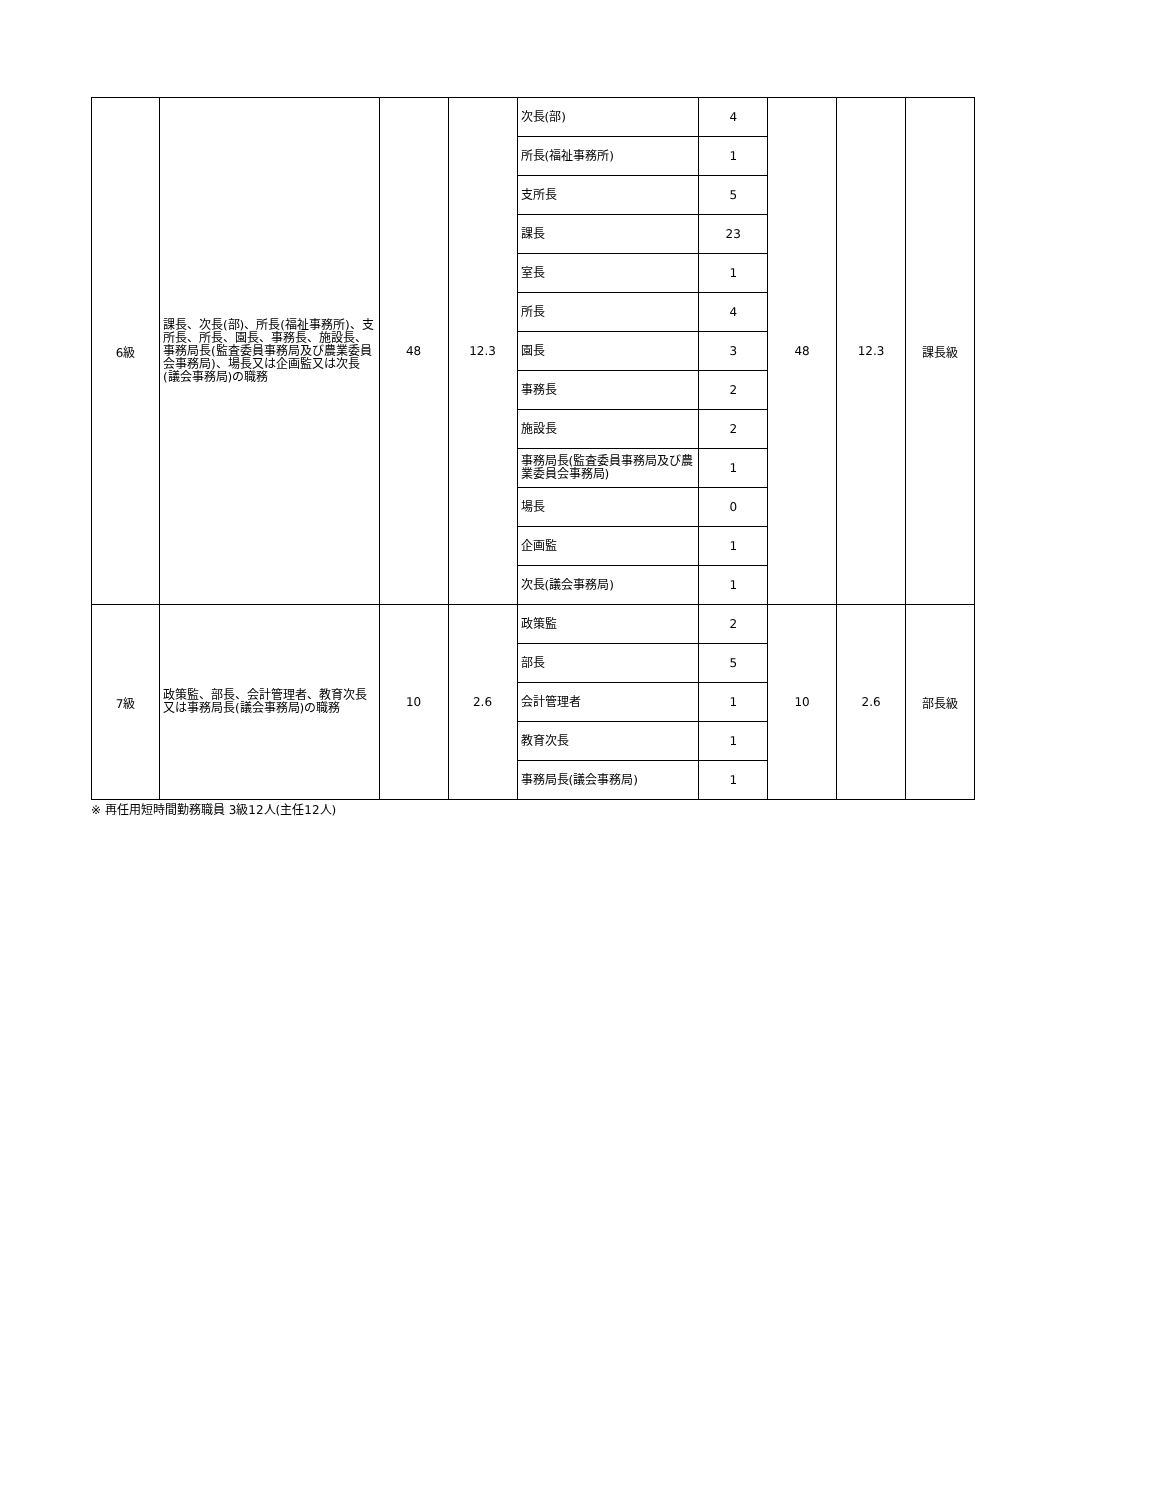| 6級 | 課長、次長(部)、所長(福祉事務所)、支所長、所長、園長、事務長、施設長、事務局長(監査委員事務局及び農業委員会事務局)、場長又は企画監又は次長(議会事務局)の職務 | 48 | 12.3 | 次長(部) | 4 | 48 | 12.3 | 課長級 |
| | | | | 所長(福祉事務所) | 1 | | | |
| | | | | 支所長 | 5 | | | |
| | | | | 課長 | 23 | | | |
| | | | | 室長 | 1 | | | |
| | | | | 所長 | 4 | | | |
| | | | | 園長 | 3 | | | |
| | | | | 事務長 | 2 | | | |
| | | | | 施設長 | 2 | | | |
| | | | | 事務局長(監査委員事務局及び農業委員会事務局) | 1 | | | |
| | | | | 場長 | 0 | | | |
| | | | | 企画監 | 1 | | | |
| | | | | 次長(議会事務局) | 1 | | | |
| 7級 | 政策監、部長、会計管理者、教育次長又は事務局長(議会事務局)の職務 | 10 | 2.6 | 政策監 | 2 | 10 | 2.6 | 部長級 |
| | | | | 部長 | 5 | | | |
| | | | | 会計管理者 | 1 | | | |
| | | | | 教育次長 | 1 | | | |
| | | | | 事務局長(議会事務局) | 1 | | | |
※ 再任用短時間勤務職員 3級12人(主任12人)